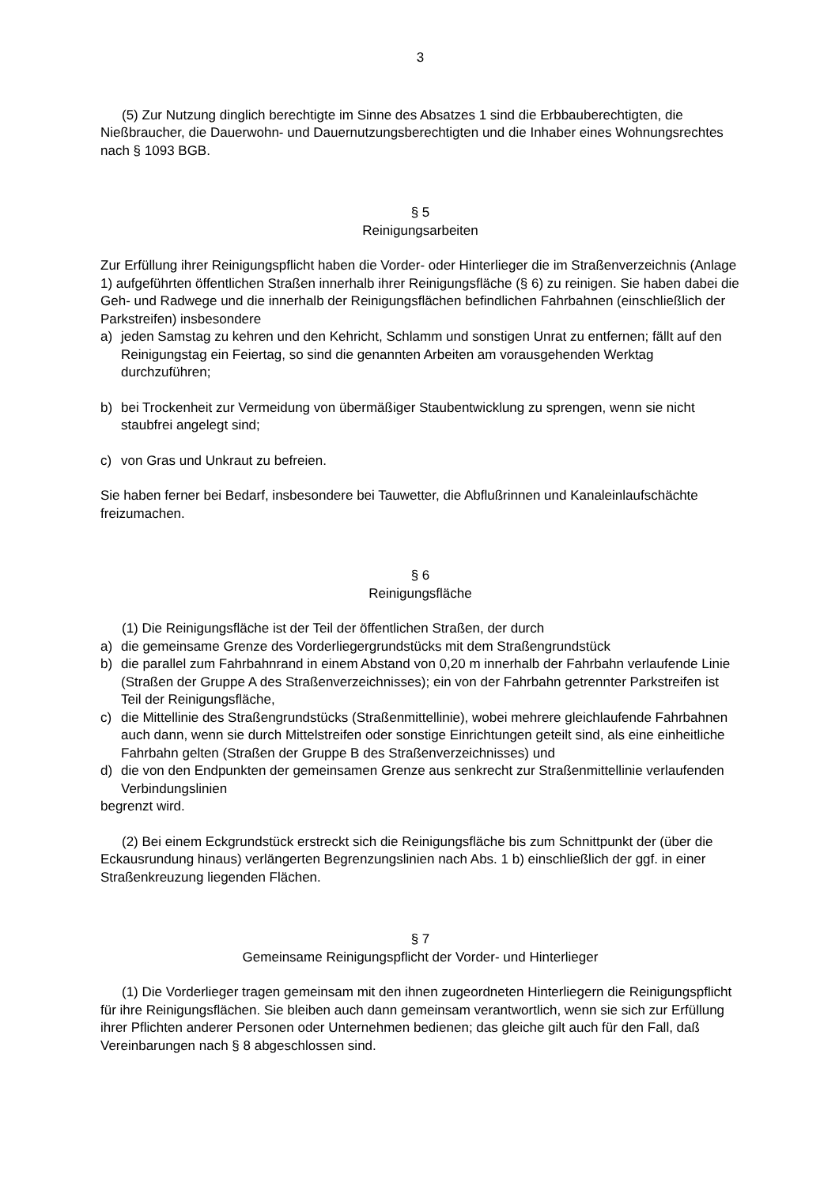3
(5) Zur Nutzung dinglich berechtigte im Sinne des Absatzes 1 sind die Erbbauberechtig­ten, die Nießbraucher, die Dauerwohn- und Dauernutzungsberechtigten und die Inhaber eines Wohnungsrechtes nach § 1093 BGB.
§ 5
Reinigungsarbeiten
Zur Erfüllung ihrer Reinigungspflicht haben die Vorder- oder Hinterlieger die im Straßenver­zeichnis (Anlage 1) aufgeführten öffentlichen Straßen innerhalb ihrer Reinigungsfläche (§ 6) zu reinigen. Sie haben dabei die Geh- und Radwege und die innerhalb der Reinigungs­flächen befindlichen Fahrbahnen (einschließlich der Parkstreifen) insbesondere
a) jeden Samstag zu kehren und den Kehricht, Schlamm und sonstigen Unrat zu entfernen; fällt auf den Reinigungstag ein Feiertag, so sind die genannten Arbeiten am voraus­gehenden Werktag durchzuführen;
b) bei Trockenheit zur Vermeidung von übermäßiger Staubentwicklung zu sprengen, wenn sie nicht staubfrei angelegt sind;
c) von Gras und Unkraut zu befreien.
Sie haben ferner bei Bedarf, insbesondere bei Tauwetter, die Abflußrinnen und Kanalein­laufschächte freizumachen.
§ 6
Reinigungsfläche
(1) Die Reinigungsfläche ist der Teil der öffentlichen Straßen, der durch
a) die gemeinsame Grenze des Vorderliegergrundstücks mit dem Straßengrundstück
b) die parallel zum Fahrbahnrand in einem Abstand von 0,20 m innerhalb der Fahrbahn verlaufende Linie (Straßen der Gruppe A des Straßenverzeichnisses); ein von der Fahr­bahn getrennter Parkstreifen ist Teil der Reinigungsfläche,
c) die Mittellinie des Straßengrundstücks (Straßenmittellinie), wobei mehrere gleichlaufende Fahrbahnen auch dann, wenn sie durch Mittelstreifen oder sonstige Einrichtungen geteilt sind, als eine einheitliche Fahrbahn gelten (Straßen der Gruppe B des Straßenverzeich­nisses) und
d) die von den Endpunkten der gemeinsamen Grenze aus senkrecht zur Straßenmittellinie verlaufenden Verbindungslinien
begrenzt wird.
(2) Bei einem Eckgrundstück erstreckt sich die Reinigungsfläche bis zum Schnittpunkt der (über die Eckausrundung hinaus) verlängerten Begrenzungslinien nach Abs. 1 b) einschließ­lich der ggf. in einer Straßenkreuzung liegenden Flächen.
§ 7
Gemeinsame Reinigungspflicht der Vorder- und Hinterlieger
(1) Die Vorderlieger tragen gemeinsam mit den ihnen zugeordneten Hinterliegern die Reinigungspflicht für ihre Reinigungsflächen. Sie bleiben auch dann gemeinsam verantwort­lich, wenn sie sich zur Erfüllung ihrer Pflichten anderer Personen oder Unternehmen bedie­nen; das gleiche gilt auch für den Fall, daß Vereinbarungen nach § 8 abgeschlossen sind.